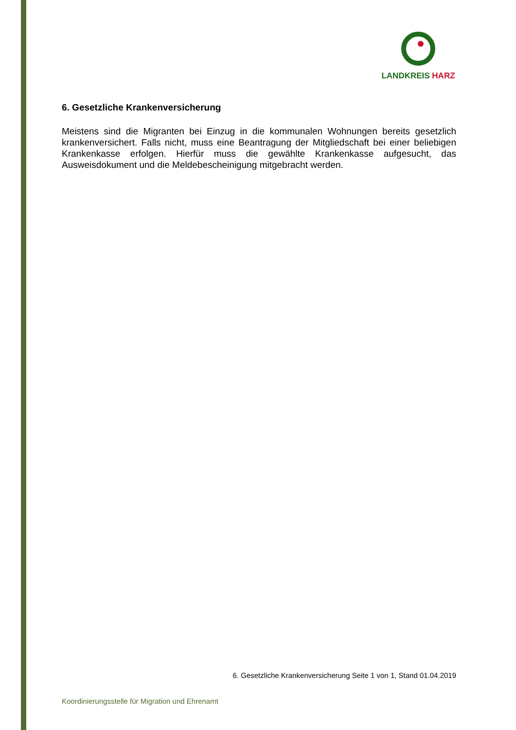LANDKREIS HARZ
6. Gesetzliche Krankenversicherung
Meistens sind die Migranten bei Einzug in die kommunalen Wohnungen bereits gesetzlich krankenversichert. Falls nicht, muss eine Beantragung der Mitgliedschaft bei einer beliebigen Krankenkasse erfolgen. Hierfür muss die gewählte Krankenkasse aufgesucht, das Ausweisdokument und die Meldebescheinigung mitgebracht werden.
6. Gesetzliche Krankenversicherung Seite 1 von 1, Stand 01.04.2019
Koordinierungsstelle für Migration und Ehrenamt